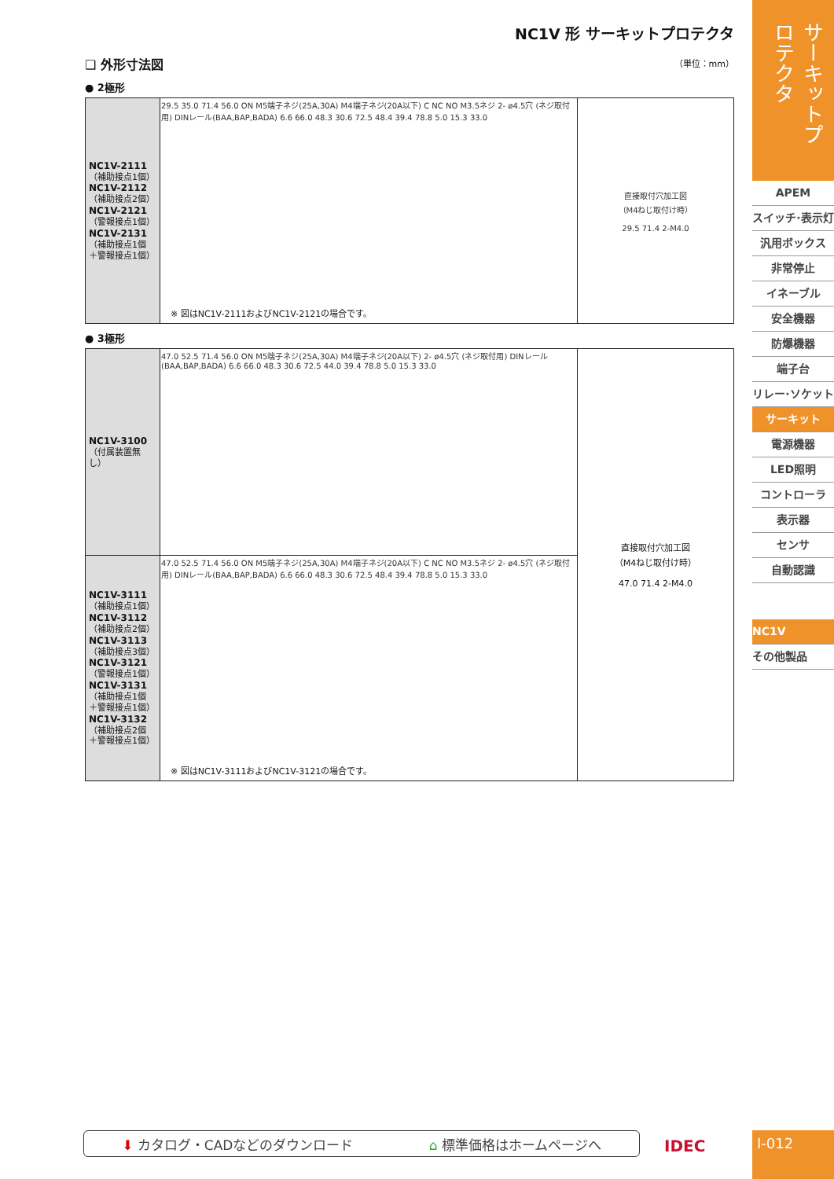NC1V 形 サーキットプロテクタ
❏ 外形寸法図 （単位：mm）
● 2極形
| NC1V-2111 （補助接点1個） NC1V-2112 （補助接点2個） NC1V-2121 （警報接点1個） NC1V-2131 （補助接点1個 ＋警報接点1個） | 29.5 35.0 71.4 56.0 ON M5端子ネジ(25A,30A) M4端子ネジ(20A以下) C NC NO M3.5ネジ 2- ø4.5穴 (ネジ取付用) DINレール(BAA,BAP,BADA) 6.6 66.0 48.3 30.6 72.5 48.4 39.4 78.8 5.0 15.3 33.0 ※ 図はNC1V-2111およびNC1V-2121の場合です。 | 直接取付穴加工図 （M4ねじ取付け時） 29.5 71.4 2-M4.0 |
● 3極形
| NC1V-3100 （付属装置無し） | 47.0 52.5 71.4 56.0 ON M5端子ネジ(25A,30A) M4端子ネジ(20A以下) 2- ø4.5穴 (ネジ取付用) DINレール(BAA,BAP,BADA) 6.6 66.0 48.3 30.6 72.5 44.0 39.4 78.8 5.0 15.3 33.0 | 直接取付穴加工図 （M4ねじ取付け時） 47.0 71.4 2-M4.0 |
| NC1V-3111 （補助接点1個） NC1V-3112 （補助接点2個） NC1V-3113 （補助接点3個） NC1V-3121 （警報接点1個） NC1V-3131 （補助接点1個 ＋警報接点1個） NC1V-3132 （補助接点2個 ＋警報接点1個） | 47.0 52.5 71.4 56.0 ON M5端子ネジ(25A,30A) M4端子ネジ(20A以下) C NC NO M3.5ネジ 2- ø4.5穴 (ネジ取付用) DINレール(BAA,BAP,BADA) 6.6 66.0 48.3 30.6 72.5 48.4 39.4 78.8 5.0 15.3 33.0 ※ 図はNC1V-3111およびNC1V-3121の場合です。 | |
サーキットプロテクタ
APEM
スイッチ·表示灯
汎用ボックス
非常停止
イネーブル
安全機器
防爆機器
端子台
リレー·ソケット
サーキット
電源機器
LED照明
コントローラ
表示器
センサ
自動認識
NC1V
その他製品
⬇ カタログ・CADなどのダウンロード ⌂ 標準価格はホームページへ IDEC I-012